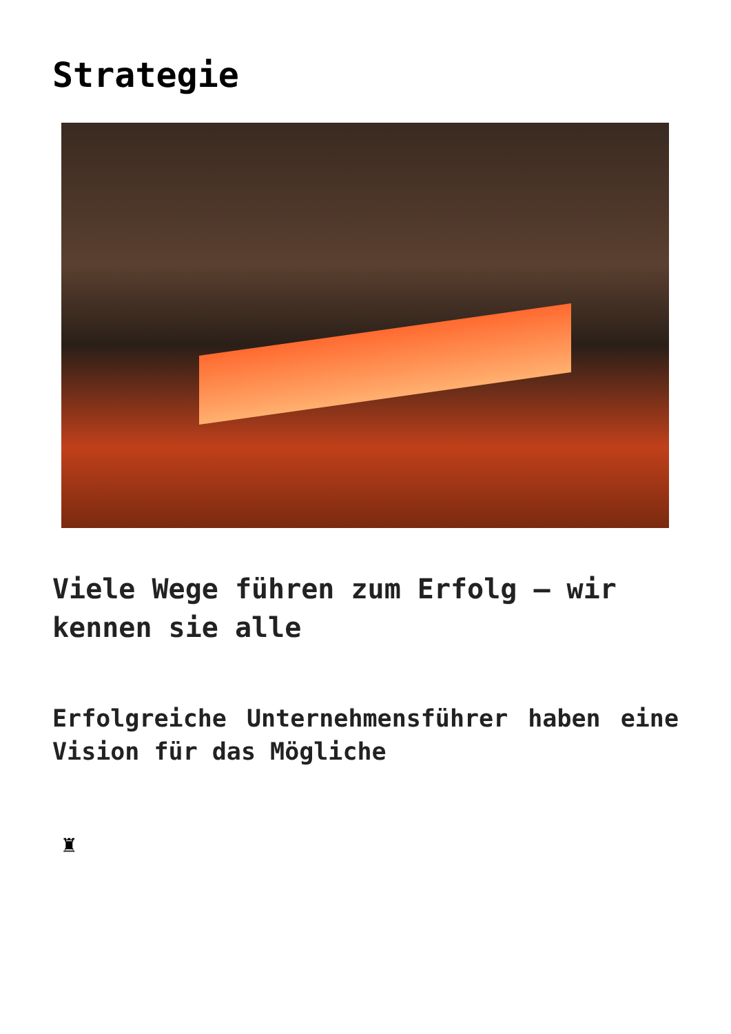Strategie
Viele Wege führen zum Erfolg – wir kennen sie alle
Erfolgreiche Unternehmensführer haben eine Vision für das Mögliche
♜